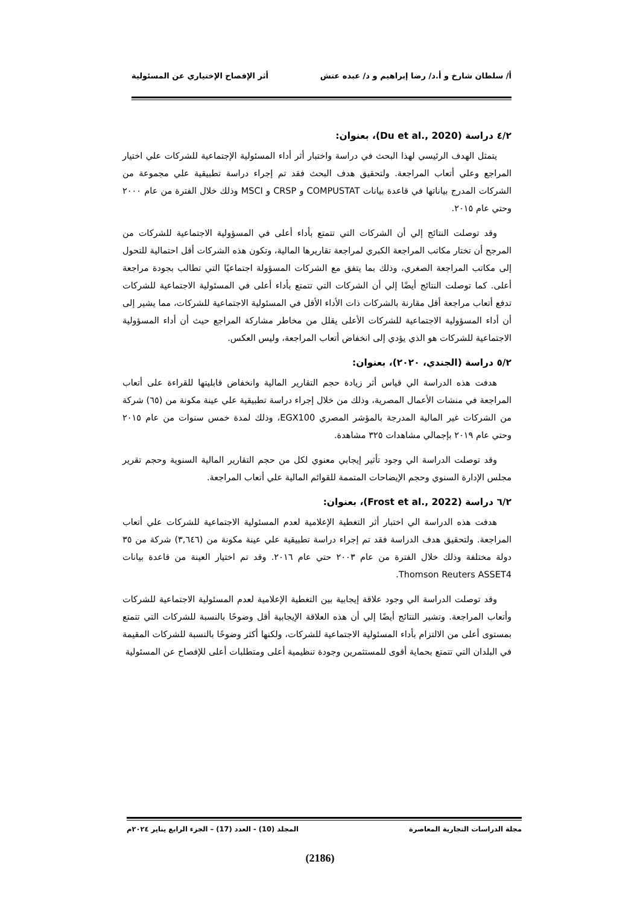أ/ سلطان شارخ و أ.د/ رضا إبراهيم و د/ عبده عتش أثر الإفصاح الإختياري عن المسئولية
٤/٢ دراسة (Du et al., 2020)، بعنوان:
يتمثل الهدف الرئيسي لهذا البحث في دراسة واختبار أثر أداء المسئولية الإجتماعية للشركات علي اختيار المراجع وعلي أتعاب المراجعة. ولتحقيق هدف البحث فقد تم إجراء دراسة تطبيقية علي مجموعة من الشركات المدرج بياناتها في قاعدة بيانات COMPUSTAT و CRSP و MSCI وذلك خلال الفترة من عام ٢٠٠٠ وحتي عام ٢٠١٥.
وقد توصلت النتائج إلي أن الشركات التي تتمتع بأداء أعلى في المسؤولية الاجتماعية للشركات من المرجح أن تختار مكاتب المراجعة الكبري لمراجعة تقاريرها المالية، وتكون هذه الشركات أقل احتمالية للتحول إلى مكاتب المراجعة الصغري، وذلك بما يتفق مع الشركات المسؤولة اجتماعيًا التي تطالب بجودة مراجعة أعلى. كما توصلت النتائج أيضًا إلي أن الشركات التي تتمتع بأداء أعلى في المسئولية الاجتماعية للشركات تدفع أتعاب مراجعة أقل مقارنة بالشركات ذات الأداء الأقل في المسئولية الاجتماعية للشركات، مما يشير إلى أن أداء المسؤولية الاجتماعية للشركات الأعلى يقلل من مخاطر مشاركة المراجع حيث أن أداء المسؤولية الاجتماعية للشركات هو الذي يؤدي إلى انخفاض أتعاب المراجعة، وليس العكس.
٥/٢ دراسة (الجندي، ٢٠٢٠)، بعنوان:
هدفت هذه الدراسة الي قياس أثر زيادة حجم التقارير المالية وانخفاض قابليتها للقراءة على أتعاب المراجعة في منشات الأعمال المصرية، وذلك من خلال إجراء دراسة تطبيقية علي عينة مكونة من (٦٥) شركة من الشركات غير المالية المدرجة بالمؤشر المصري EGX100، وذلك لمدة خمس سنوات من عام ٢٠١٥ وحتي عام ٢٠١٩ بإجمالي مشاهدات ٣٢٥ مشاهدة.
وقد توصلت الدراسة الي وجود تأثير إيجابي معنوي لكل من حجم التقارير المالية السنوية وحجم تقرير مجلس الإدارة السنوي وحجم الإيضاحات المتممة للقوائم المالية علي أتعاب المراجعة.
٦/٢ دراسة (Frost et al., 2022)، بعنوان:
هدفت هذه الدراسة الي اختبار أثر التغطية الإعلامية لعدم المسئولية الاجتماعية للشركات علي أتعاب المراجعة. ولتحقيق هدف الدراسة فقد تم إجراء دراسة تطبيقية علي عينة مكونة من (٣,٦٤٦) شركة من ٣٥ دولة مختلفة وذلك خلال الفترة من عام ٢٠٠٣ حتي عام ٢٠١٦. وقد تم اختيار العينة من قاعدة بيانات Thomson Reuters ASSET4.
وقد توصلت الدراسة الي وجود علاقة إيجابية بين التغطية الإعلامية لعدم المسئولية الاجتماعية للشركات وأتعاب المراجعة. وتشير النتائج أيضًا إلي أن هذه العلاقة الإيجابية أقل وضوحًا بالنسبة للشركات التي تتمتع بمستوى أعلى من الالتزام بأداء المسئولية الاجتماعية للشركات، ولكنها أكثر وضوحًا بالنسبة للشركات المقيمة في البلدان التي تتمتع بحماية أقوى للمستثمرين وجودة تنظيمية أعلى ومتطلبات أعلى للإفصاح عن المسئولية
مجلة الدراسات التجارية المعاصرة المجلد (10) - العدد (17) – الجزء الرابع يناير ٢٠٢٤م
(2186)